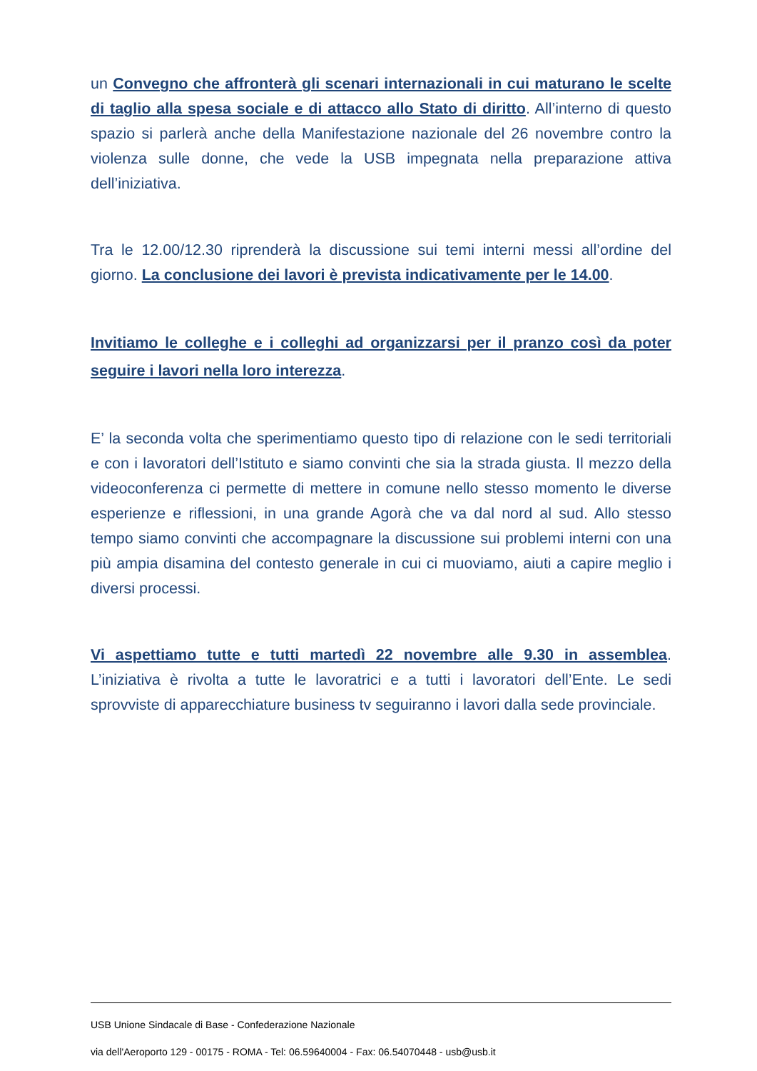un Convegno che affronterà gli scenari internazionali in cui maturano le scelte di taglio alla spesa sociale e di attacco allo Stato di diritto. All’interno di questo spazio si parlerà anche della Manifestazione nazionale del 26 novembre contro la violenza sulle donne, che vede la USB impegnata nella preparazione attiva dell’iniziativa.
Tra le 12.00/12.30 riprenderà la discussione sui temi interni messi all’ordine del giorno. La conclusione dei lavori è prevista indicativamente per le 14.00.
Invitiamo le colleghe e i colleghi ad organizzarsi per il pranzo così da poter seguire i lavori nella loro interezza.
E’ la seconda volta che sperimentiamo questo tipo di relazione con le sedi territoriali e con i lavoratori dell’Istituto e siamo convinti che sia la strada giusta. Il mezzo della videoconferenza ci permette di mettere in comune nello stesso momento le diverse esperienze e riflessioni, in una grande Agorà che va dal nord al sud. Allo stesso tempo siamo convinti che accompagnare la discussione sui problemi interni con una più ampia disamina del contesto generale in cui ci muoviamo, aiuti a capire meglio i diversi processi.
Vi aspettiamo tutte e tutti martedì 22 novembre alle 9.30 in assemblea. L’iniziativa è rivolta a tutte le lavoratrici e a tutti i lavoratori dell’Ente. Le sedi sprovviste di apparecchiature business tv seguiranno i lavori dalla sede provinciale.
USB Unione Sindacale di Base - Confederazione Nazionale
via dell'Aeroporto 129 - 00175 - ROMA - Tel: 06.59640004 - Fax: 06.54070448 - usb@usb.it